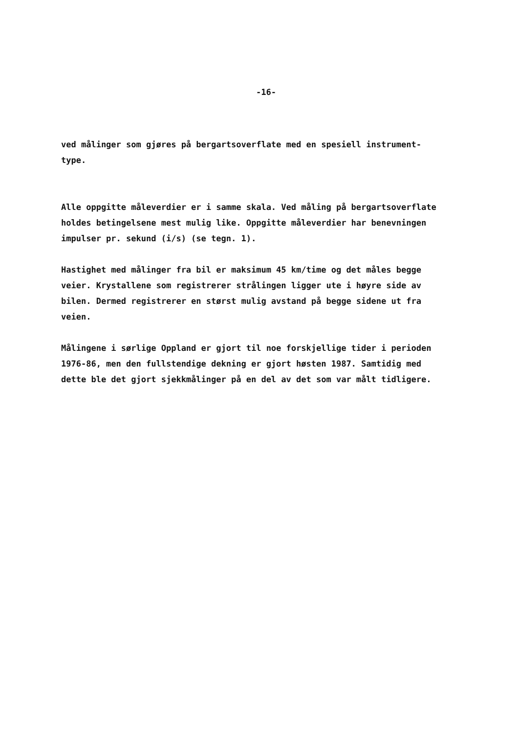-16-
ved målinger som gjøres på bergartsoverflate med en spesiell instrument-
type.
Alle oppgitte måleverdier er i samme skala. Ved måling på bergartsoverflate
holdes betingelsene mest mulig like. Oppgitte måleverdier har benevningen
impulser pr. sekund (i/s) (se tegn. 1).
Hastighet med målinger fra bil er maksimum 45 km/time og det måles begge
veier. Krystallene som registrerer strålingen ligger ute i høyre side av
bilen. Dermed registrerer en størst mulig avstand på begge sidene ut fra
veien.
Målingene i sørlige Oppland er gjort til noe forskjellige tider i perioden
1976-86, men den fullstendige dekning er gjort høsten 1987. Samtidig med
dette ble det gjort sjekkmålinger på en del av det som var målt tidligere.